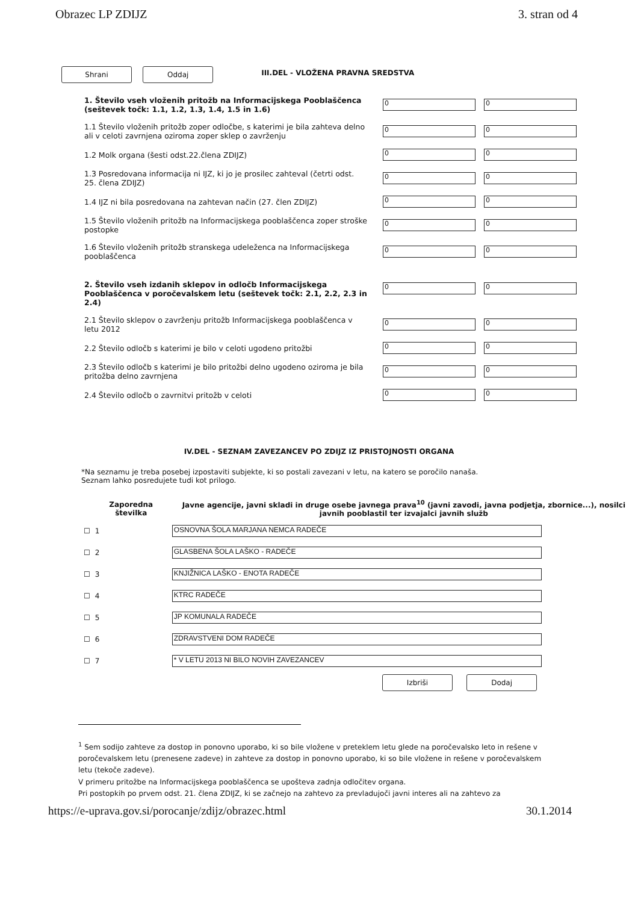Obrazec LP ZDIJZ 3. stran od 4
Shrani Oddaj III.DEL - VLOŽENA PRAVNA SREDSTVA
| 1. Število vseh vloženih pritožb na Informacijskega Pooblaščenca (seštevek točk: 1.1, 1.2, 1.3, 1.4, 1.5 in 1.6) | 0 | 0 |
| 1.1 Število vloženih pritožb zoper odločbe, s katerimi je bila zahteva delno ali v celoti zavrnjena oziroma zoper sklep o zavrženju | 0 | 0 |
| 1.2 Molk organa (šesti odst.22.člena ZDIJZ) | 0 | 0 |
| 1.3 Posredovana informacija ni IJZ, ki jo je prosilec zahteval (četrti odst. 25. člena ZDIJZ) | 0 | 0 |
| 1.4 IJZ ni bila posredovana na zahtevan način (27. člen ZDIJZ) | 0 | 0 |
| 1.5 Število vloženih pritožb na Informacijskega pooblaščenca zoper stroške postopke | 0 | 0 |
| 1.6 Število vloženih pritožb stranskega udeleženca na Informacijskega pooblaščenca | 0 | 0 |
| 2. Število vseh izdanih sklepov in odločb Informacijskega Pooblaščenca v poročevalskem letu (seštevek točk: 2.1, 2.2, 2.3 in 2.4) | 0 | 0 |
| 2.1 Število sklepov o zavrženju pritožb Informacijskega pooblaščenca v letu 2012 | 0 | 0 |
| 2.2 Število odločb s katerimi je bilo v celoti ugodeno pritožbi | 0 | 0 |
| 2.3 Število odločb s katerimi je bilo pritožbi delno ugodeno oziroma je bila pritožba delno zavrnjena | 0 | 0 |
| 2.4 Število odločb o zavrnitvi pritožb v celoti | 0 | 0 |
IV.DEL - SEZNAM ZAVEZANCEV PO ZDIJZ IZ PRISTOJNOSTI ORGANA
*Na seznamu je treba posebej izpostaviti subjekte, ki so postali zavezani v letu, na katero se poročilo nanaša.
Seznam lahko posredujete tudi kot prilogo.
| | Zaporedna številka | Javne agencije, javni skladi in druge osebe javnega prava<sup>10</sup> (javni zavodi, javna podjetja, zbornice...), nosilci javnih pooblastil ter izvajalci javnih služb |
| --- | --- | --- |
| ☐ | 1 | OSNOVNA ŠOLA MARJANA NEMCA RADEČE |
| ☐ | 2 | GLASBENA ŠOLA LAŠKO - RADEČE |
| ☐ | 3 | KNJIŽNICA LAŠKO - ENOTA RADEČE |
| ☐ | 4 | KTRC RADEČE |
| ☐ | 5 | JP KOMUNALA RADEČE |
| ☐ | 6 | ZDRAVSTVENI DOM RADEČE |
| ☐ | 7 | * V LETU 2013 NI BILO NOVIH ZAVEZANCEV |
Izbriši Dodaj
<sup>1</sup> Sem sodijo zahteve za dostop in ponovno uporabo, ki so bile vložene v preteklem letu glede na poročevalsko leto in rešene v poročevalskem letu (prenesene zadeve) in zahteve za dostop in ponovno uporabo, ki so bile vložene in rešene v poročevalskem letu (tekoče zadeve).
V primeru pritožbe na Informacijskega pooblaščenca se upošteva zadnja odločitev organa.
Pri postopkih po prvem odst. 21. člena ZDIJZ, ki se začnejo na zahtevo za prevladujoči javni interes ali na zahtevo za
https://e-uprava.gov.si/porocanje/zdijz/obrazec.html 30.1.2014